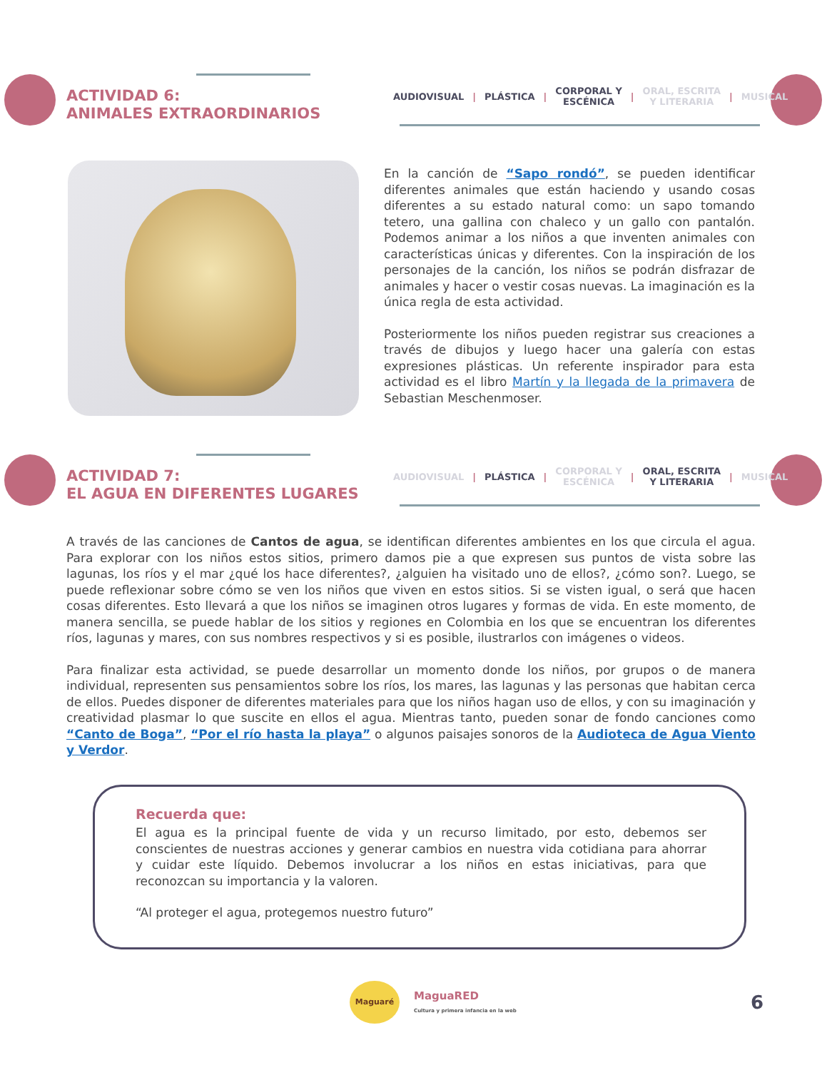ACTIVIDAD 6:
ANIMALES EXTRAORDINARIOS
AUDIOVISUAL | PLÁSTICA | CORPORAL Y
ESCÉNICA | ORAL, ESCRITA
Y LITERARIA | MUSICAL
En la canción de “Sapo rondó”, se pueden identificar diferentes animales que están haciendo y usando cosas diferentes a su estado natural como: un sapo tomando tetero, una gallina con chaleco y un gallo con pantalón. Podemos animar a los niños a que inventen animales con características únicas y diferentes. Con la inspiración de los personajes de la canción, los niños se podrán disfrazar de animales y hacer o vestir cosas nuevas. La imaginación es la única regla de esta actividad.
Posteriormente los niños pueden registrar sus creaciones a través de dibujos y luego hacer una galería con estas expresiones plásticas. Un referente inspirador para esta actividad es el libro Martín y la llegada de la primavera de Sebastian Meschenmoser.
ACTIVIDAD 7:
EL AGUA EN DIFERENTES LUGARES
AUDIOVISUAL | PLÁSTICA | CORPORAL Y
ESCÉNICA | ORAL, ESCRITA
Y LITERARIA | MUSICAL
A través de las canciones de Cantos de agua, se identifican diferentes ambientes en los que circula el agua. Para explorar con los niños estos sitios, primero damos pie a que expresen sus puntos de vista sobre las lagunas, los ríos y el mar ¿qué los hace diferentes?, ¿alguien ha visitado uno de ellos?, ¿cómo son?. Luego, se puede reflexionar sobre cómo se ven los niños que viven en estos sitios. Si se visten igual, o será que hacen cosas diferentes. Esto llevará a que los niños se imaginen otros lugares y formas de vida. En este momento, de manera sencilla, se puede hablar de los sitios y regiones en Colombia en los que se encuentran los diferentes ríos, lagunas y mares, con sus nombres respectivos y si es posible, ilustrarlos con imágenes o videos.
Para finalizar esta actividad, se puede desarrollar un momento donde los niños, por grupos o de manera individual, representen sus pensamientos sobre los ríos, los mares, las lagunas y las personas que habitan cerca de ellos. Puedes disponer de diferentes materiales para que los niños hagan uso de ellos, y con su imaginación y creatividad plasmar lo que suscite en ellos el agua. Mientras tanto, pueden sonar de fondo canciones como “Canto de Boga”, “Por el río hasta la playa” o algunos paisajes sonoros de la Audioteca de Agua Viento y Verdor.
Recuerda que:
El agua es la principal fuente de vida y un recurso limitado, por esto, debemos ser conscientes de nuestras acciones y generar cambios en nuestra vida cotidiana para ahorrar y cuidar este líquido. Debemos involucrar a los niños en estas iniciativas, para que reconozcan su importancia y la valoren.
“Al proteger el agua, protegemos nuestro futuro”
Maguaré
MaguaRED
Cultura y primera infancia en la web
6